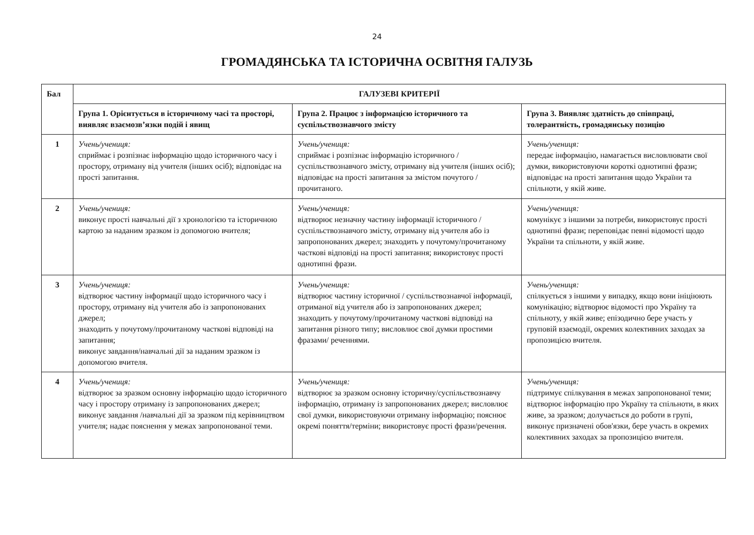24
ГРОМАДЯНСЬКА ТА ІСТОРИЧНА ОСВІТНЯ ГАЛУЗЬ
| Бал | ГАЛУЗЕВІ КРИТЕРІЇ | | |
| --- | --- | --- | --- |
| | Група 1. Орієнтується в історичному часі та просторі, виявляє взаємозв’язки подій і явищ | Група 2. Працює з інформацією історичного та суспільствознавчого змісту | Група 3. Виявляє здатність до співпраці, толерантність, громадянську позицію |
| 1 | Учень/учениця: сприймає і розпізнає інформацію щодо історичного часу і простору, отриману від учителя (інших осіб); відповідає на прості запитання. | Учень/учениця: сприймає і розпізнає інформацію історичного / суспільствознавчого змісту, отриману від учителя (інших осіб); відповідає на прості запитання за змістом почутого / прочитаного. | Учень/учениця: передає інформацію, намагається висловлювати свої думки, використовуючи короткі однотипні фрази; відповідає на прості запитання щодо України та спільноти, у якій живе. |
| 2 | Учень/учениця: виконує прості навчальні дії з хронологією та історичною картою за наданим зразком із допомогою вчителя; | Учень/учениця: відтворює незначну частину інформації історичного / суспільствознавчого змісту, отриману від учителя або із запропонованих джерел; знаходить у почутому/прочитаному часткові відповіді на прості запитання; використовує прості однотипні фрази. | Учень/учениця: комунікує з іншими за потреби, використовує прості однотипні фрази; переповідає певні відомості щодо України та спільноти, у якій живе. |
| 3 | Учень/учениця: відтворює частину інформації щодо історичного часу і простору, отриману від учителя або із запропонованих джерел; знаходить у почутому/прочитаному часткові відповіді на запитання; виконує завдання/навчальні дії за наданим зразком із допомогою вчителя. | Учень/учениця: відтворює частину історичної / суспільствознавчої інформації, отриманої від учителя або із запропонованих джерел; знаходить у почутому/прочитаному часткові відповіді на запитання різного типу; висловлює свої думки простими фразами/ реченнями. | Учень/учениця: спілкується з іншими у випадку, якщо вони ініціюють комунікацію; відтворює відомості про Україну та спільноту, у якій живе; епізодично бере участь у груповій взаємодії, окремих колективних заходах за пропозицією вчителя. |
| 4 | Учень/учениця: відтворює за зразком основну інформацію щодо історичного часу і простору отриману із запропонованих джерел; виконує завдання /навчальні дії за зразком під керівництвом учителя; надає пояснення у межах запропонованої теми. | Учень/учениця: відтворює за зразком основну історичну/суспільствознавчу інформацію, отриману із запропонованих джерел; висловлює свої думки, використовуючи отриману інформацію; пояснює окремі поняття/терміни; використовує прості фрази/речення. | Учень/учениця: підтримує спілкування в межах запропонованої теми; відтворює інформацію про Україну та спільноти, в яких живе, за зразком; долучається до роботи в групі, виконує призначені обов'язки, бере участь в окремих колективних заходах за пропозицією вчителя. |